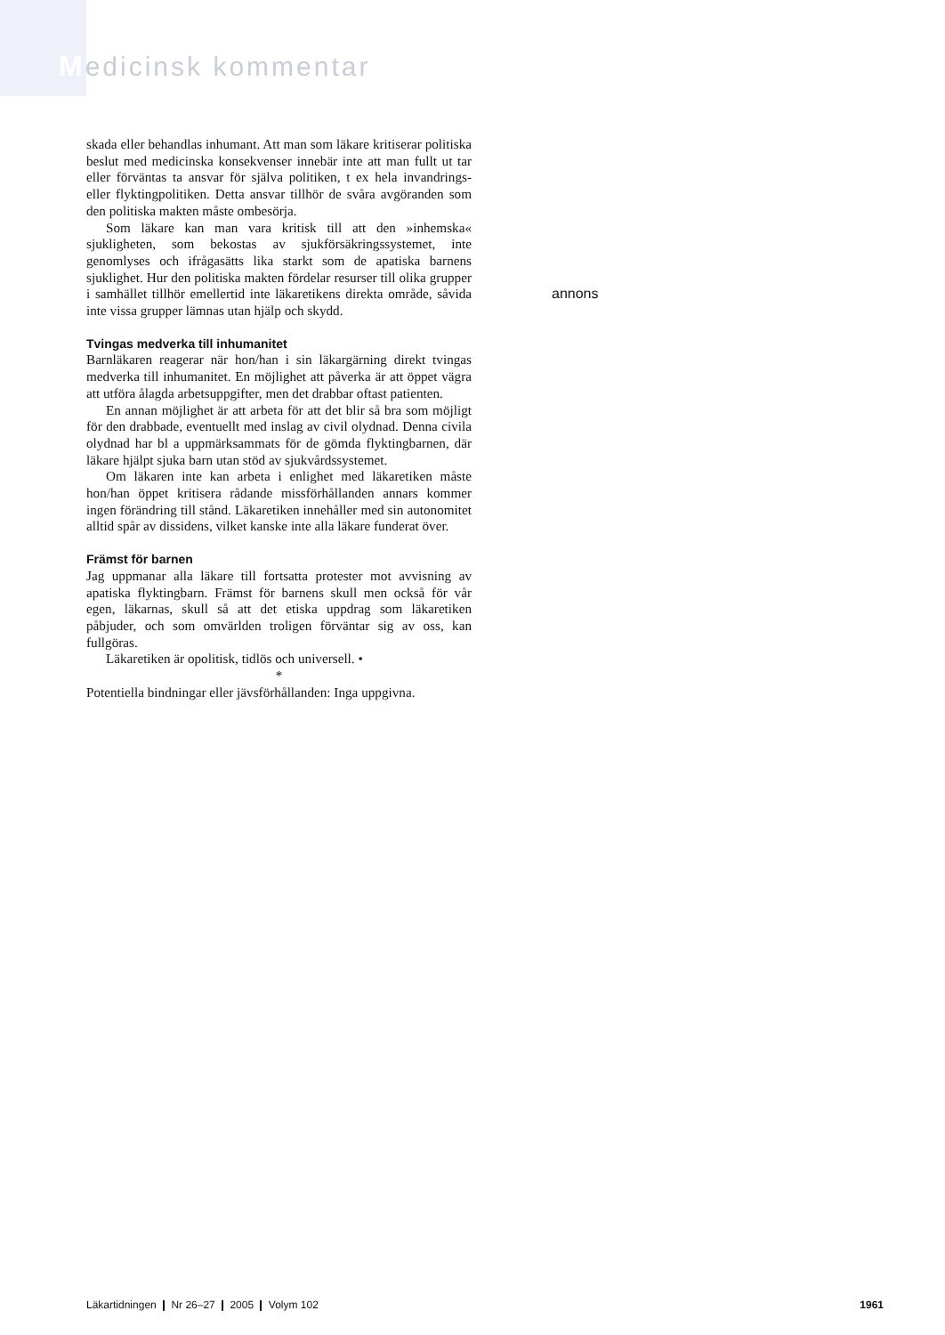Medicinsk kommentar
skada eller behandlas inhumant. Att man som läkare kritiserar politiska beslut med medicinska konsekvenser innebär inte att man fullt ut tar eller förväntas ta ansvar för själva politiken, t ex hela invandrings- eller flyktingpolitiken. Detta ansvar tillhör de svåra avgöranden som den politiska makten måste ombesörja.
Som läkare kan man vara kritisk till att den »inhemska« sjukligheten, som bekostas av sjukförsäkringssystemet, inte genomlyses och ifrågasätts lika starkt som de apatiska barnens sjuklighet. Hur den politiska makten fördelar resurser till olika grupper i samhället tillhör emellertid inte läkaretikens direkta område, såvida inte vissa grupper lämnas utan hjälp och skydd.
Tvingas medverka till inhumanitet
Barnläkaren reagerar när hon/han i sin läkargärning direkt tvingas medverka till inhumanitet. En möjlighet att påverka är att öppet vägra att utföra ålagda arbetsuppgifter, men det drabbar oftast patienten.
En annan möjlighet är att arbeta för att det blir så bra som möjligt för den drabbade, eventuellt med inslag av civil olydnad. Denna civila olydnad har bl a uppmärksammats för de gömda flyktingbarnen, där läkare hjälpt sjuka barn utan stöd av sjukvårdssystemet.
Om läkaren inte kan arbeta i enlighet med läkaretiken måste hon/han öppet kritisera rådande missförhållanden annars kommer ingen förändring till stånd. Läkaretiken innehåller med sin autonomitet alltid spår av dissidens, vilket kanske inte alla läkare funderat över.
Främst för barnen
Jag uppmanar alla läkare till fortsatta protester mot avvisning av apatiska flyktingbarn. Främst för barnens skull men också för vår egen, läkarnas, skull så att det etiska uppdrag som läkaretiken påbjuder, och som omvärlden troligen förväntar sig av oss, kan fullgöras.
Läkaretiken är opolitisk, tidlös och universell. •
*
Potentiella bindningar eller jävsförhållanden: Inga uppgivna.
annons
Läkartidningen ❙ Nr 26–27 ❙ 2005 ❙ Volym 102 1961